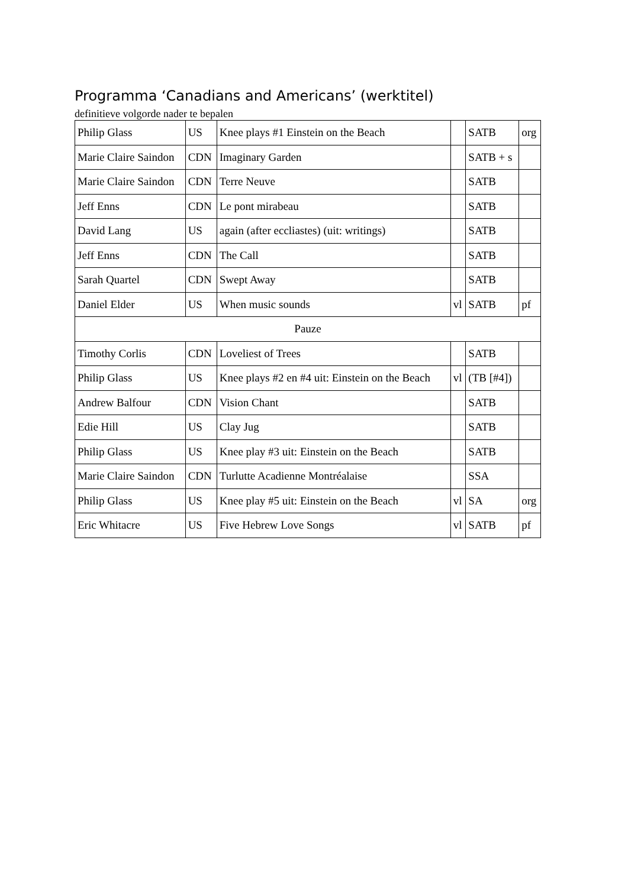Programma ‘Canadians and Americans’ (werktitel)
definitieve volgorde nader te bepalen
| Philip Glass | US | Knee plays #1 Einstein on the Beach | | SATB | org |
| Marie Claire Saindon | CDN | Imaginary Garden | | SATB + s | |
| Marie Claire Saindon | CDN | Terre Neuve | | SATB | |
| Jeff Enns | CDN | Le pont mirabeau | | SATB | |
| David Lang | US | again (after eccliastes) (uit: writings) | | SATB | |
| Jeff Enns | CDN | The Call | | SATB | |
| Sarah Quartel | CDN | Swept Away | | SATB | |
| Daniel Elder | US | When music sounds | vl | SATB | pf |
| Pauze | | | | | |
| Timothy Corlis | CDN | Loveliest of Trees | | SATB | |
| Philip Glass | US | Knee plays #2 en #4 uit: Einstein on the Beach | vl | (TB [#4]) | |
| Andrew Balfour | CDN | Vision Chant | | SATB | |
| Edie Hill | US | Clay Jug | | SATB | |
| Philip Glass | US | Knee play #3 uit: Einstein on the Beach | | SATB | |
| Marie Claire Saindon | CDN | Turlutte Acadienne Montréalaise | | SSA | |
| Philip Glass | US | Knee play #5 uit: Einstein on the Beach | vl | SA | org |
| Eric Whitacre | US | Five Hebrew Love Songs | vl | SATB | pf |